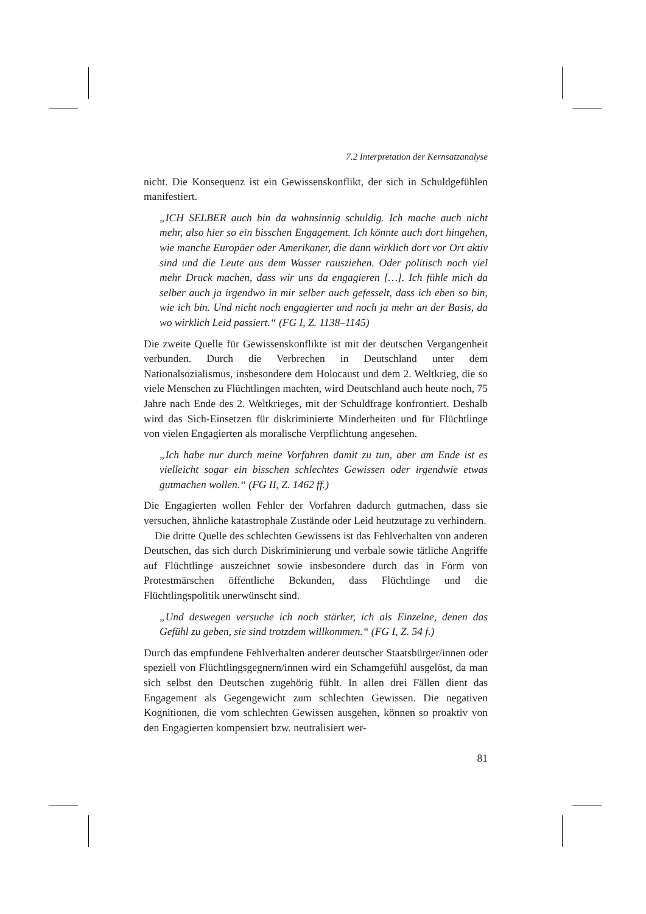7.2 Interpretation der Kernsatzanalyse
nicht. Die Konsequenz ist ein Gewissenskonflikt, der sich in Schuldgefühlen manifestiert.
„ICH SELBER auch bin da wahnsinnig schuldig. Ich mache auch nicht mehr, also hier so ein bisschen Engagement. Ich könnte auch dort hingehen, wie manche Europäer oder Amerikaner, die dann wirklich dort vor Ort aktiv sind und die Leute aus dem Wasser rausziehen. Oder politisch noch viel mehr Druck machen, dass wir uns da engagieren […]. Ich fühle mich da selber auch ja irgendwo in mir selber auch gefesselt, dass ich eben so bin, wie ich bin. Und nicht noch engagierter und noch ja mehr an der Basis, da wo wirklich Leid passiert.“ (FG I, Z. 1138–1145)
Die zweite Quelle für Gewissenskonflikte ist mit der deutschen Vergangenheit verbunden. Durch die Verbrechen in Deutschland unter dem Nationalsozialismus, insbesondere dem Holocaust und dem 2. Weltkrieg, die so viele Menschen zu Flüchtlingen machten, wird Deutschland auch heute noch, 75 Jahre nach Ende des 2. Weltkrieges, mit der Schuldfrage konfrontiert. Deshalb wird das Sich-Einsetzen für diskriminierte Minderheiten und für Flüchtlinge von vielen Engagierten als moralische Verpflichtung angesehen.
„Ich habe nur durch meine Vorfahren damit zu tun, aber am Ende ist es vielleicht sogar ein bisschen schlechtes Gewissen oder irgendwie etwas gutmachen wollen.“ (FG II, Z. 1462 ff.)
Die Engagierten wollen Fehler der Vorfahren dadurch gutmachen, dass sie versuchen, ähnliche katastrophale Zustände oder Leid heutzutage zu verhindern.
Die dritte Quelle des schlechten Gewissens ist das Fehlverhalten von anderen Deutschen, das sich durch Diskriminierung und verbale sowie tätliche Angriffe auf Flüchtlinge auszeichnet sowie insbesondere durch das in Form von Protestmärschen öffentliche Bekunden, dass Flüchtlinge und die Flüchtlingspolitik unerwünscht sind.
„Und deswegen versuche ich noch stärker, ich als Einzelne, denen das Gefühl zu geben, sie sind trotzdem willkommen.“ (FG I, Z. 54 f.)
Durch das empfundene Fehlverhalten anderer deutscher Staatsbürger/innen oder speziell von Flüchtlingsgegnern/innen wird ein Schamgefühl ausgelöst, da man sich selbst den Deutschen zugehörig fühlt. In allen drei Fällen dient das Engagement als Gegengewicht zum schlechten Gewissen. Die negativen Kognitionen, die vom schlechten Gewissen ausgehen, können so proaktiv von den Engagierten kompensiert bzw. neutralisiert wer-
81